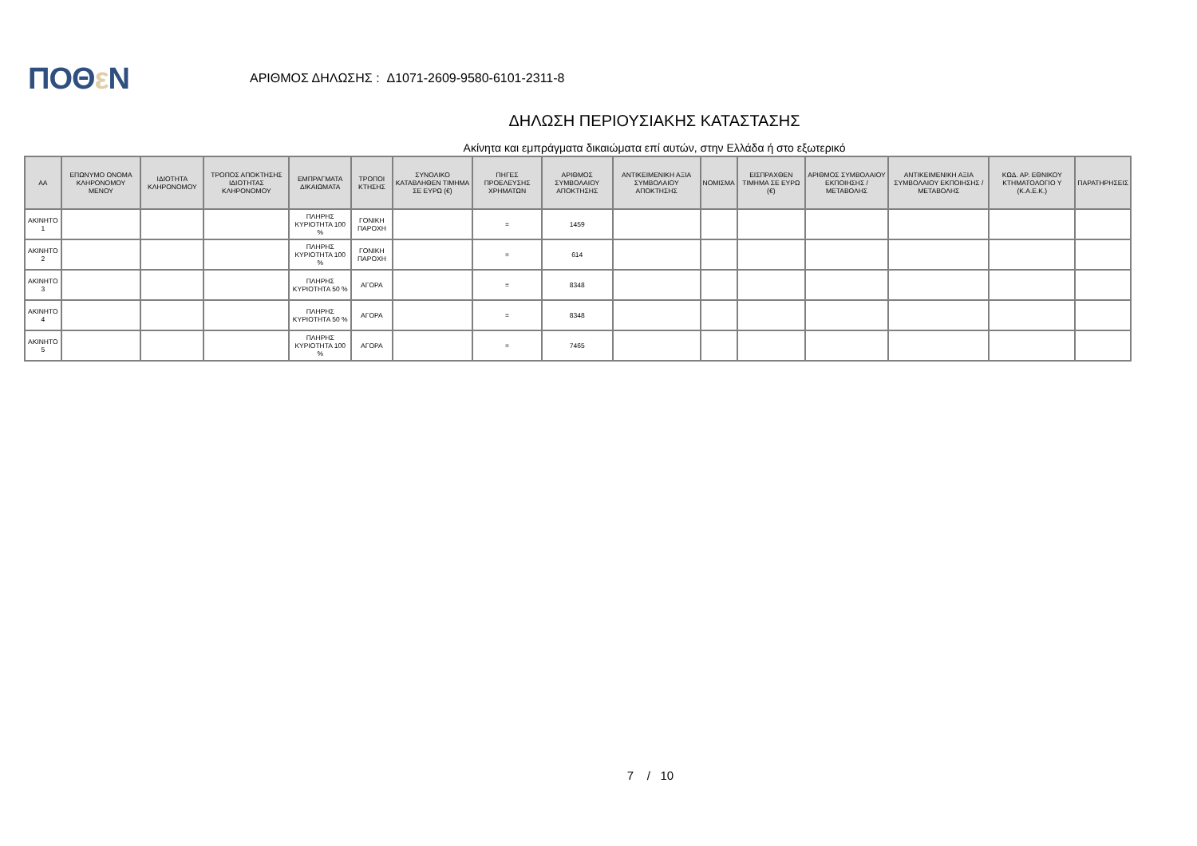ΠΟΘε Ν
ΑΡΙΘΜΟΣ ΔΗΛΩΣΗΣ : Δ1071-2609-9580-6101-2311-8
ΔΗΛΩΣΗ ΠΕΡΙΟΥΣΙΑΚΗΣ ΚΑΤΑΣΤΑΣΗΣ
Ακίνητα και εμπράγματα δικαιώματα επί αυτών, στην Ελλάδα ή στο εξωτερικό
| ΑΑ | ΕΠΩΝΥΜΟ ΟΝΟΜΑ ΚΛΗΡΟΝΟΜΟΥ ΜΕΝΟΥ | ΙΔΙΟΤΗΤΑ ΚΛΗΡΟΝΟΜΟΥ | ΤΡΟΠΟΣ ΑΠΟΚΤΗΣΗΣ ΙΔΙΟΤΗΤΑΣ ΚΛΗΡΟΝΟΜΟΥ | ΕΜΠΡΑΓΜΑΤΑ ΔΙΚΑΙΩΜΑΤΑ | ΤΡΟΠΟΙ ΚΤΗΣΗΣ | ΣΥΝΟΛΙΚΟ ΚΑΤΑΒΛΗΘΕΝ ΤΙΜΗΜΑ ΣΕ ΕΥΡΩ (€) | ΠΗΓΕΣ ΠΡΟΕΛΕΥΣΗΣ ΧΡΗΜΑΤΩΝ | ΑΡΙΘΜΟΣ ΣΥΜΒΟΛΑΙΟΥ ΑΠΟΚΤΗΣΗΣ | ΑΝΤΙΚΕΙΜΕΝΙΚΗ ΑΞΙΑ ΣΥΜΒΟΛΑΙΟΥ ΑΠΟΚΤΗΣΗΣ | ΝΟΜΙΣΜΑ | ΕΙΣΠΡΑΧΘΕΝ ΤΙΜΗΜΑ ΣΕ ΕΥΡΩ (€) | ΑΡΙΘΜΟΣ ΣΥΜΒΟΛΑΙΟΥ ΕΚΠΟΙΗΣΗΣ /ΜΕΤΑΒΟΛΗΣ | ΑΝΤΙΚΕΙΜΕΝΙΚΗ ΑΞΙΑ ΣΥΜΒΟΛΑΙΟΥ ΕΚΠΟΙΗΣΗΣ / ΜΕΤΑΒΟΛΗΣ | ΚΩΔ. ΑΡ. ΕΘΝΙΚΟΥ ΚΤΗΜΑΤΟΛΟΓΙΟ Υ (Κ.Α.Ε.Κ.) | ΠΑΡΑΤΗΡΗΣΕΙΣ |
| --- | --- | --- | --- | --- | --- | --- | --- | --- | --- | --- | --- | --- | --- | --- | --- |
| ΑΚΙΝΗΤΟ 1 | | | | ΠΛΗΡΗΣ ΚΥΡΙΟΤΗΤΑ 100 % | ΓΟΝΙΚΗ ΠΑΡΟΧΗ | | = | 1459 | | | | | | | |
| ΑΚΙΝΗΤΟ 2 | | | | ΠΛΗΡΗΣ ΚΥΡΙΟΤΗΤΑ 100 % | ΓΟΝΙΚΗ ΠΑΡΟΧΗ | | = | 614 | | | | | | | |
| ΑΚΙΝΗΤΟ 3 | | | | ΠΛΗΡΗΣ ΚΥΡΙΟΤΗΤΑ 50 % | ΑΓΟΡΑ | | = | 8348 | | | | | | | |
| ΑΚΙΝΗΤΟ 4 | | | | ΠΛΗΡΗΣ ΚΥΡΙΟΤΗΤΑ 50 % | ΑΓΟΡΑ | | = | 8348 | | | | | | | |
| ΑΚΙΝΗΤΟ 5 | | | | ΠΛΗΡΗΣ ΚΥΡΙΟΤΗΤΑ 100 % | ΑΓΟΡΑ | | = | 7465 | | | | | | | |
7 / 10